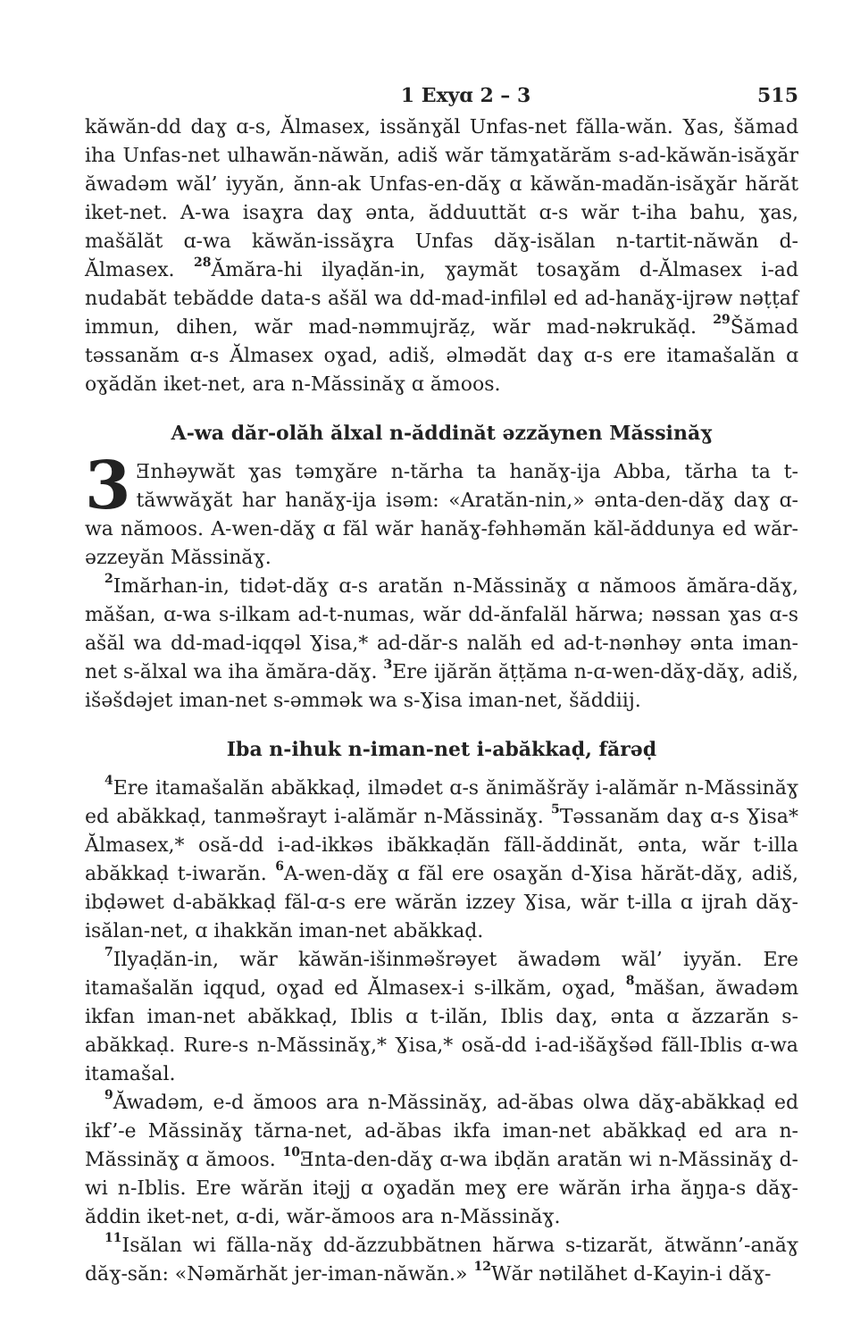1 Exyɑ 2 – 3 515
kăwăn-dd daɣ ɑ-s, Ălmasex, issănɣăl Unfas-net fălla-wăn. Ɣas, šămad iha Unfas-net ulhawăn-năwăn, adiš wăr tămɣatărăm s-ad-kăwăn-isăɣăr ăwadəm wăl’ iyyăn, ănn-ak Unfas-en-dăɣ ɑ kăwăn-madăn-isăɣăr hărăt iket-net. A-wa isaɣra daɣ ənta, ădduuttăt ɑ-s wăr t-iha bahu, ɣas, mašălăt ɑ-wa kăwăn-issăɣra Unfas dăɣ-isălan n-tartit-năwăn d-Ălmasex. <sup>28</sup>Ămăra-hi ilyaḍăn-in, ɣaymăt tosaɣăm d-Ălmasex i-ad nudabăt tebădde data-s ašăl wa dd-mad-infiləl ed ad-hanăɣ-ijrəw nəṭṭaf immun, dihen, wăr mad-nəmmujrăẓ, wăr mad-nəkrukăḍ. <sup>29</sup>Šămad təssanăm ɑ-s Ălmasex oɣad, adiš, əlmədăt daɣ ɑ-s ere itamašalăn ɑ oɣădăn iket-net, ara n-Măssinăɣ ɑ ămoos.
A-wa dăr-olăh ălxal n-ăddinăt əzzăynen Măssinăɣ
3 Ǝnhəywăt ɣas təmɣăre n-tărha ta hanăɣ-ija Abba, tărha ta t-tăwwăɣăt har hanăɣ-ija isəm: «Aratăn-nin,» ənta-den-dăɣ daɣ ɑ-wa nămoos. A-wen-dăɣ ɑ făl wăr hanăɣ-fəhhəmăn kăl-ăddunya ed wăr-əzzeyăn Măssinăɣ.
<sup>2</sup> Imărhan-in, tidət-dăɣ ɑ-s aratăn n-Măssinăɣ ɑ nămoos ămăra-dăɣ, măšan, ɑ-wa s-ilkam ad-t-numas, wăr dd-ănfalăl hărwa; nəssan ɣas ɑ-s ašăl wa dd-mad-iqqəl Ɣisa,* ad-dăr-s nalăh ed ad-t-nənhəy ənta iman-net s-ălxal wa iha ămăra-dăɣ. <sup>3</sup>Ere ijărăn ăṭṭăma n-ɑ-wen-dăɣ-dăɣ, adiš, išəšdəjet iman-net s-əmmək wa s-Ɣisa iman-net, šăddiij.
Iba n-ihuk n-iman-net i-abăkkaḍ, fărəḍ
<sup>4</sup> Ere itamašalăn abăkkaḍ, ilmədet ɑ-s ănimăšrăy i-alămăr n-Măssinăɣ ed abăkkaḍ, tanməšrayt i-alămăr n-Măssinăɣ. <sup>5</sup>Təssanăm daɣ ɑ-s Ɣisa* Ălmasex,* osă-dd i-ad-ikkəs ibăkkaḍăn făll-ăddinăt, ənta, wăr t-illa abăkkaḍ t-iwarăn. <sup>6</sup>A-wen-dăɣ ɑ făl ere osaɣăn d-Ɣisa hărăt-dăɣ, adiš, ibḍəwet d-abăkkaḍ făl-ɑ-s ere wărăn izzey Ɣisa, wăr t-illa ɑ ijrah dăɣ-isălan-net, ɑ ihakkăn iman-net abăkkaḍ.
<sup>7</sup> Ilyaḍăn-in, wăr kăwăn-išinməšrəyet ăwadəm wăl’ iyyăn. Ere itamašalăn iqqud, oɣad ed Ălmasex-i s-ilkăm, oɣad, <sup>8</sup>măšan, ăwadəm ikfan iman-net abăkkaḍ, Iblis ɑ t-ilăn, Iblis daɣ, ənta ɑ ăzzarăn s-abăkkaḍ. Rure-s n-Măssinăɣ,* Ɣisa,* osă-dd i-ad-išăɣšəd făll-Iblis ɑ-wa itamašal.
<sup>9</sup> Ăwadəm, e-d ămoos ara n-Măssinăɣ, ad-ăbas olwa dăɣ-abăkkaḍ ed ikf’-e Măssinăɣ tărna-net, ad-ăbas ikfa iman-net abăkkaḍ ed ara n-Măssinăɣ ɑ ămoos. <sup>10</sup>Ǝnta-den-dăɣ ɑ-wa ibḍăn aratăn wi n-Măssinăɣ d-wi n-Iblis. Ere wărăn itəjj ɑ oɣadăn meɣ ere wărăn irha ăŋŋa-s dăɣ-ăddin iket-net, ɑ-di, wăr-ămoos ara n-Măssinăɣ.
<sup>11</sup> Isălan wi fălla-năɣ dd-ăzzubbătnen hărwa s-tizarăt, ătwănn’-anăɣ dăɣ-săn: «Nəmărhăt jer-iman-năwăn.» <sup>12</sup>Wăr nətilăhet d-Kayin-i dăɣ-